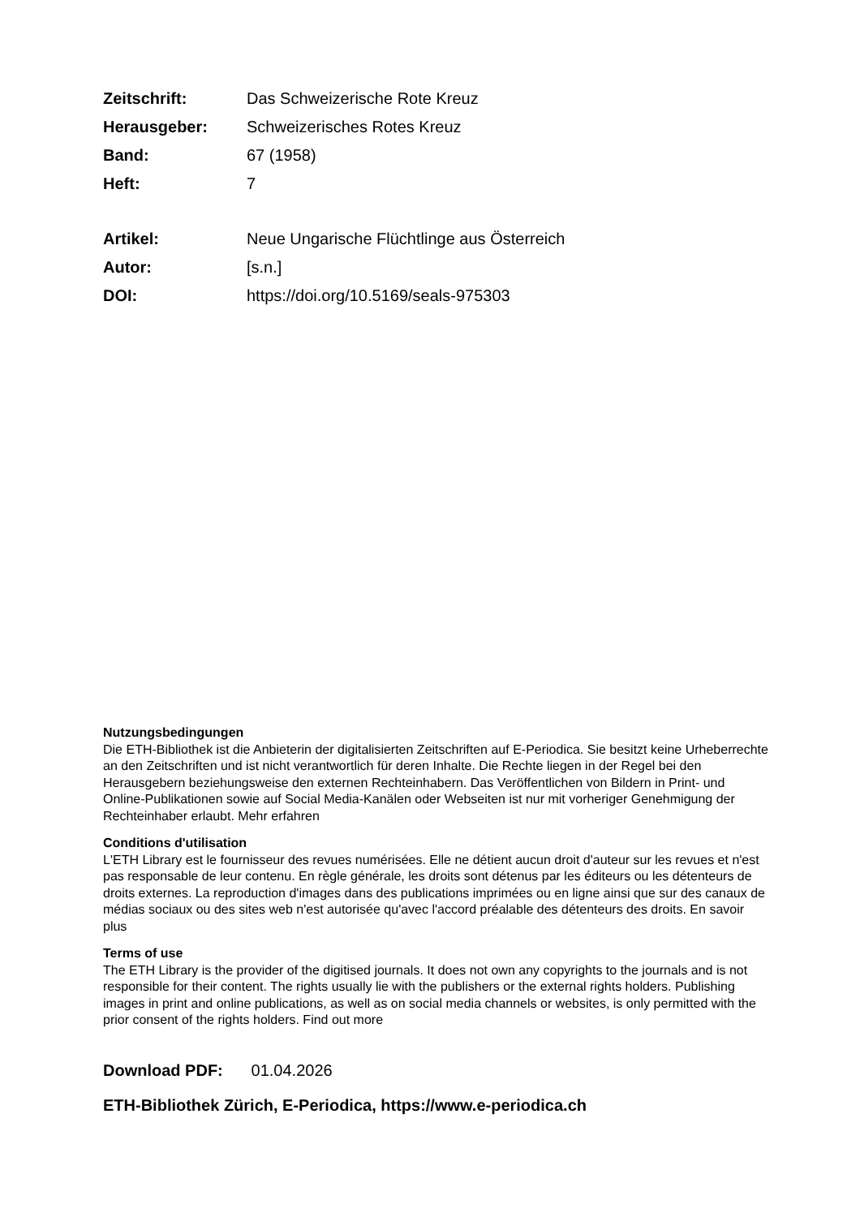| Zeitschrift: | Das Schweizerische Rote Kreuz |
| Herausgeber: | Schweizerisches Rotes Kreuz |
| Band: | 67 (1958) |
| Heft: | 7 |
| Artikel: | Neue Ungarische Flüchtlinge aus Österreich |
| Autor: | [s.n.] |
| DOI: | https://doi.org/10.5169/seals-975303 |
Nutzungsbedingungen
Die ETH-Bibliothek ist die Anbieterin der digitalisierten Zeitschriften auf E-Periodica. Sie besitzt keine Urheberrechte an den Zeitschriften und ist nicht verantwortlich für deren Inhalte. Die Rechte liegen in der Regel bei den Herausgebern beziehungsweise den externen Rechteinhabern. Das Veröffentlichen von Bildern in Print- und Online-Publikationen sowie auf Social Media-Kanälen oder Webseiten ist nur mit vorheriger Genehmigung der Rechteinhaber erlaubt. Mehr erfahren
Conditions d'utilisation
L'ETH Library est le fournisseur des revues numérisées. Elle ne détient aucun droit d'auteur sur les revues et n'est pas responsable de leur contenu. En règle générale, les droits sont détenus par les éditeurs ou les détenteurs de droits externes. La reproduction d'images dans des publications imprimées ou en ligne ainsi que sur des canaux de médias sociaux ou des sites web n'est autorisée qu'avec l'accord préalable des détenteurs des droits. En savoir plus
Terms of use
The ETH Library is the provider of the digitised journals. It does not own any copyrights to the journals and is not responsible for their content. The rights usually lie with the publishers or the external rights holders. Publishing images in print and online publications, as well as on social media channels or websites, is only permitted with the prior consent of the rights holders. Find out more
Download PDF: 01.04.2026
ETH-Bibliothek Zürich, E-Periodica, https://www.e-periodica.ch